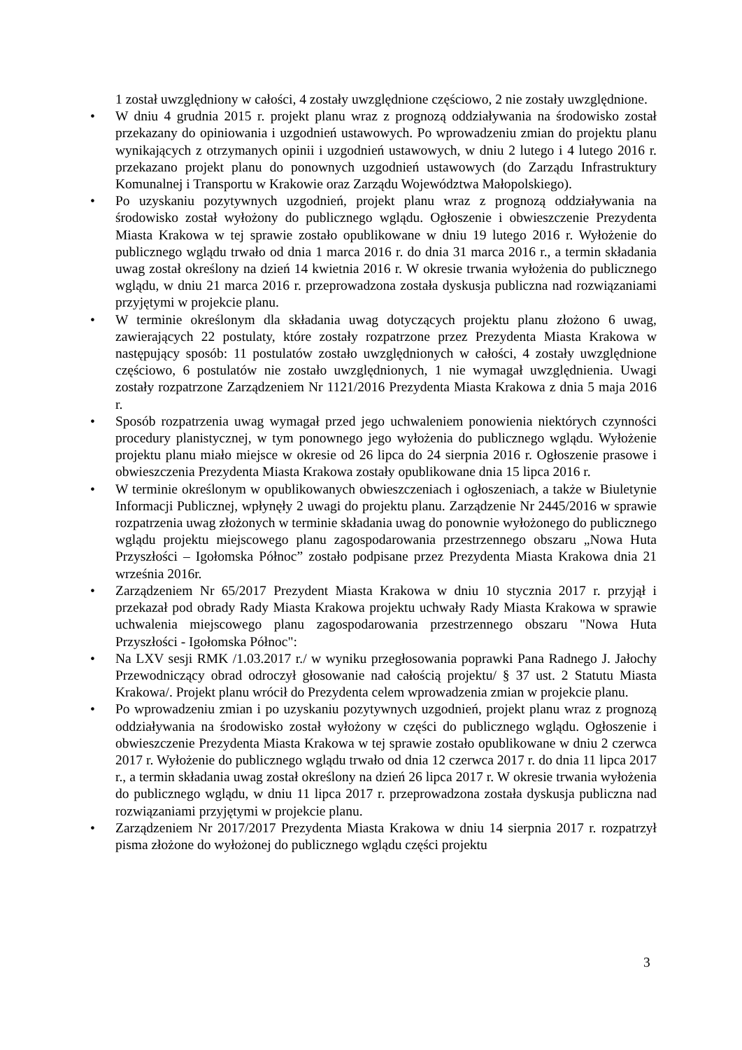1 został uwzględniony w całości, 4 zostały uwzględnione częściowo, 2 nie zostały uwzględnione.
• W dniu 4 grudnia 2015 r. projekt planu wraz z prognozą oddziaływania na środowisko został przekazany do opiniowania i uzgodnień ustawowych. Po wprowadzeniu zmian do projektu planu wynikających z otrzymanych opinii i uzgodnień ustawowych, w dniu 2 lutego i 4 lutego 2016 r. przekazano projekt planu do ponownych uzgodnień ustawowych (do Zarządu Infrastruktury Komunalnej i Transportu w Krakowie oraz Zarządu Województwa Małopolskiego).
• Po uzyskaniu pozytywnych uzgodnień, projekt planu wraz z prognozą oddziaływania na środowisko został wyłożony do publicznego wglądu. Ogłoszenie i obwieszczenie Prezydenta Miasta Krakowa w tej sprawie zostało opublikowane w dniu 19 lutego 2016 r. Wyłożenie do publicznego wglądu trwało od dnia 1 marca 2016 r. do dnia 31 marca 2016 r., a termin składania uwag został określony na dzień 14 kwietnia 2016 r. W okresie trwania wyłożenia do publicznego wglądu, w dniu 21 marca 2016 r. przeprowadzona została dyskusja publiczna nad rozwiązaniami przyjętymi w projekcie planu.
• W terminie określonym dla składania uwag dotyczących projektu planu złożono 6 uwag, zawierających 22 postulaty, które zostały rozpatrzone przez Prezydenta Miasta Krakowa w następujący sposób: 11 postulatów zostało uwzględnionych w całości, 4 zostały uwzględnione częściowo, 6 postulatów nie zostało uwzględnionych, 1 nie wymagał uwzględnienia. Uwagi zostały rozpatrzone Zarządzeniem Nr 1121/2016 Prezydenta Miasta Krakowa z dnia 5 maja 2016 r.
• Sposób rozpatrzenia uwag wymagał przed jego uchwaleniem ponowienia niektórych czynności procedury planistycznej, w tym ponownego jego wyłożenia do publicznego wglądu. Wyłożenie projektu planu miało miejsce w okresie od 26 lipca do 24 sierpnia 2016 r. Ogłoszenie prasowe i obwieszczenia Prezydenta Miasta Krakowa zostały opublikowane dnia 15 lipca 2016 r.
• W terminie określonym w opublikowanych obwieszczeniach i ogłoszeniach, a także w Biuletynie Informacji Publicznej, wpłynęły 2 uwagi do projektu planu. Zarządzenie Nr 2445/2016 w sprawie rozpatrzenia uwag złożonych w terminie składania uwag do ponownie wyłożonego do publicznego wglądu projektu miejscowego planu zagospodarowania przestrzennego obszaru „Nowa Huta Przyszłości – Igołomska Północ” zostało podpisane przez Prezydenta Miasta Krakowa dnia 21 września 2016r.
• Zarządzeniem Nr 65/2017 Prezydent Miasta Krakowa w dniu 10 stycznia 2017 r. przyjął i przekazał pod obrady Rady Miasta Krakowa projektu uchwały Rady Miasta Krakowa w sprawie uchwalenia miejscowego planu zagospodarowania przestrzennego obszaru "Nowa Huta Przyszłości - Igołomska Północ":
• Na LXV sesji RMK /1.03.2017 r./ w wyniku przegłosowania poprawki Pana Radnego J. Jałochy Przewodniczący obrad odroczył głosowanie nad całością projektu/ § 37 ust. 2 Statutu Miasta Krakowa/. Projekt planu wrócił do Prezydenta celem wprowadzenia zmian w projekcie planu.
• Po wprowadzeniu zmian i po uzyskaniu pozytywnych uzgodnień, projekt planu wraz z prognozą oddziaływania na środowisko został wyłożony w części do publicznego wglądu. Ogłoszenie i obwieszczenie Prezydenta Miasta Krakowa w tej sprawie zostało opublikowane w dniu 2 czerwca 2017 r. Wyłożenie do publicznego wglądu trwało od dnia 12 czerwca 2017 r. do dnia 11 lipca 2017 r., a termin składania uwag został określony na dzień 26 lipca 2017 r. W okresie trwania wyłożenia do publicznego wglądu, w dniu 11 lipca 2017 r. przeprowadzona została dyskusja publiczna nad rozwiązaniami przyjętymi w projekcie planu.
• Zarządzeniem Nr 2017/2017 Prezydenta Miasta Krakowa w dniu 14 sierpnia 2017 r. rozpatrzył pisma złożone do wyłożonej do publicznego wglądu części projektu
3